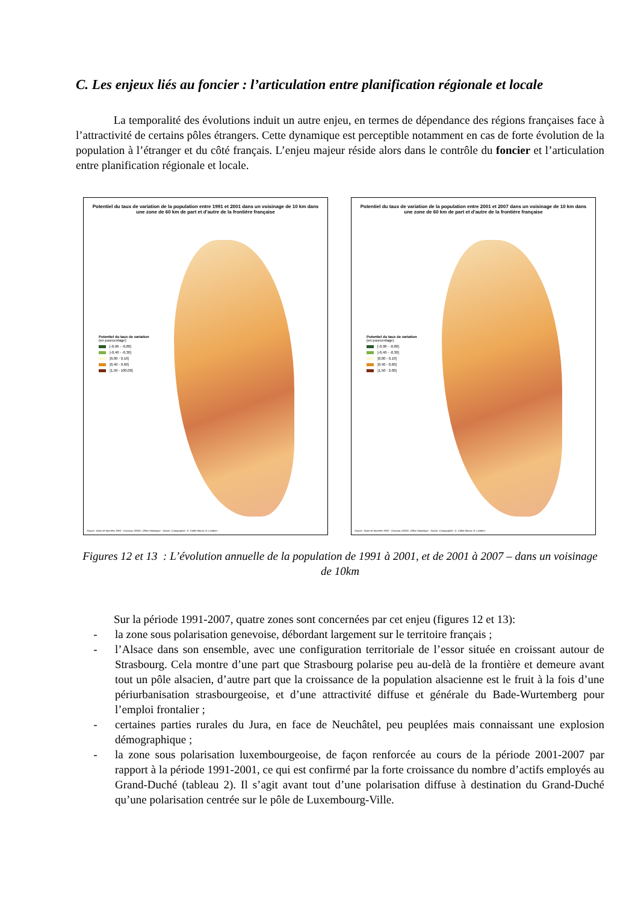C. Les enjeux liés au foncier : l’articulation entre planification régionale et locale
La temporalité des évolutions induit un autre enjeu, en termes de dépendance des régions françaises face à l’attractivité de certains pôles étrangers. Cette dynamique est perceptible notamment en cas de forte évolution de la population à l’étranger et du côté français. L’enjeu majeur réside alors dans le contrôle du foncier et l’articulation entre planification régionale et locale.
Potentiel du taux de variation de la population entre 1991 et 2001 dans un voisinage de 10 km dans une zone de 60 km de part et d'autre de la frontière française
Potentiel du taux de variation
(en pourcentage)
[-0,96 - -0,80]
]-0,40 - -0,30]
]0,00 - 0,10]
]0,40 - 0,60]
]1,50 - 100,00]
Source : Base de données SIRE - Eurostat, INSEE, Office Statistique - Suisse. Cartographie : E. Gallet-Moron, N. Lambert
Potentiel du taux de variation de la population entre 2001 et 2007 dans un voisinage de 10 km dans une zone de 60 km de part et d'autre de la frontière française
Potentiel du taux de variation
(en pourcentage)
[-0,98 - -0,80]
]-0,40 - -0,30]
]0,00 - 0,10]
]0,40 - 0,60]
]1,50 - 2,00]
Source : Base de données SIRE - Eurostat, INSEE, Office Statistique - Suisse. Cartographie : E. Gallet-Moron, N. Lambert
Figures 12 et 13 : L’évolution annuelle de la population de 1991 à 2001, et de 2001 à 2007 – dans un voisinage de 10km
Sur la période 1991-2007, quatre zones sont concernées par cet enjeu (figures 12 et 13):
- la zone sous polarisation genevoise, débordant largement sur le territoire français ;
- l’Alsace dans son ensemble, avec une configuration territoriale de l’essor située en croissant autour de Strasbourg. Cela montre d’une part que Strasbourg polarise peu au-delà de la frontière et demeure avant tout un pôle alsacien, d’autre part que la croissance de la population alsacienne est le fruit à la fois d’une périurbanisation strasbourgeoise, et d’une attractivité diffuse et générale du Bade-Wurtemberg pour l’emploi frontalier ;
- certaines parties rurales du Jura, en face de Neuchâtel, peu peuplées mais connaissant une explosion démographique ;
- la zone sous polarisation luxembourgeoise, de façon renforcée au cours de la période 2001-2007 par rapport à la période 1991-2001, ce qui est confirmé par la forte croissance du nombre d’actifs employés au Grand-Duché (tableau 2). Il s’agit avant tout d’une polarisation diffuse à destination du Grand-Duché qu’une polarisation centrée sur le pôle de Luxembourg-Ville.